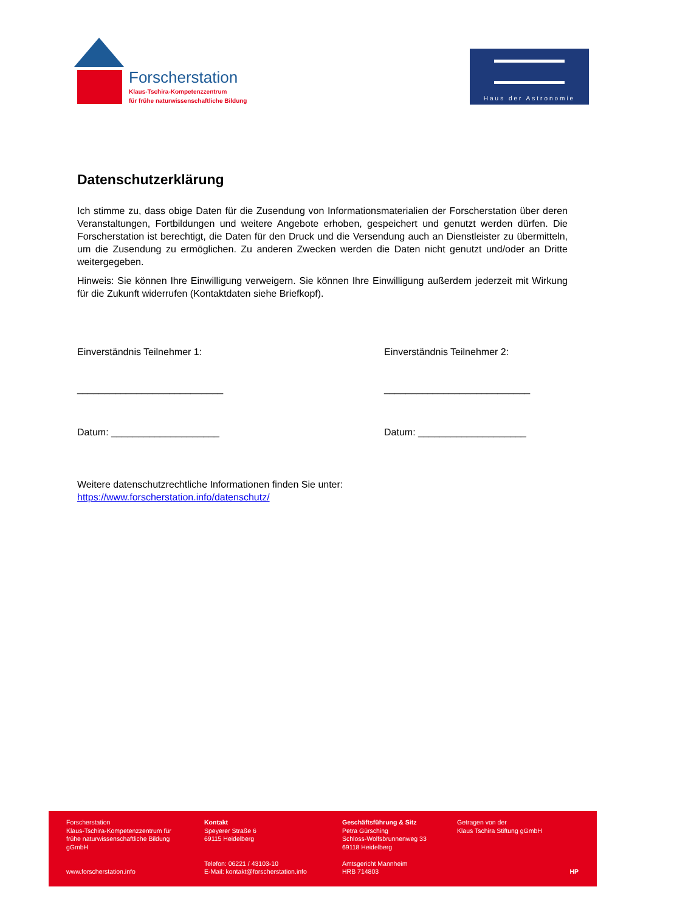Forscherstation
Klaus-Tschira-Kompetenzzentrum
für frühe naturwissenschaftliche Bildung
Haus der Astronomie
Datenschutzerklärung
Ich stimme zu, dass obige Daten für die Zusendung von Informationsmaterialien der Forscherstation über deren Veranstaltungen, Fortbildungen und weitere Angebote erhoben, gespeichert und genutzt werden dürfen. Die Forscherstation ist berechtigt, die Daten für den Druck und die Versendung auch an Dienstleister zu übermitteln, um die Zusendung zu ermöglichen. Zu anderen Zwecken werden die Daten nicht genutzt und/oder an Dritte weitergegeben.
Hinweis: Sie können Ihre Einwilligung verweigern. Sie können Ihre Einwilligung außerdem jederzeit mit Wirkung für die Zukunft widerrufen (Kontaktdaten siehe Briefkopf).
Einverständnis Teilnehmer 1:
___________________________
Datum: ____________________
Einverständnis Teilnehmer 2:
___________________________
Datum: ____________________
Weitere datenschutzrechtliche Informationen finden Sie unter:
https://www.forscherstation.info/datenschutz/
Forscherstation
Klaus-Tschira-Kompetenzzentrum für frühe naturwissenschaftliche Bildung gGmbH
www.forscherstation.info
Kontakt
Speyerer Straße 6
69115 Heidelberg
Telefon: 06221 / 43103-10
E-Mail: kontakt@forscherstation.info
Geschäftsführung & Sitz
Petra Gürsching
Schloss-Wolfsbrunnenweg 33
69118 Heidelberg
Amtsgericht Mannheim
HRB 714803
Getragen von der
Klaus Tschira Stiftung gGmbH
HP